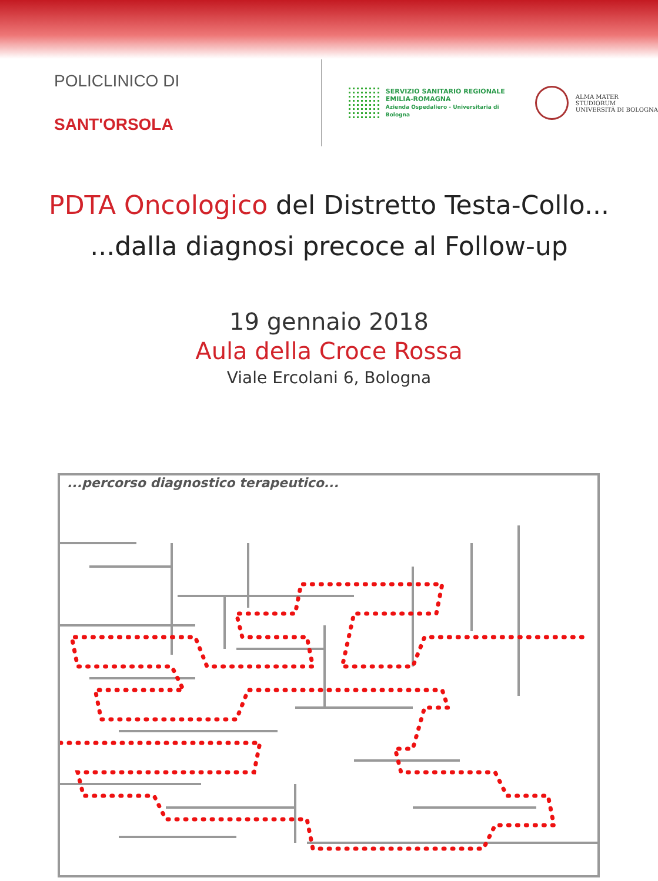POLICLINICO DI SANT'ORSOLA
SERVIZIO SANITARIO REGIONALE
EMILIA-ROMAGNA
Azienda Ospedaliero - Universitaria di Bologna
ALMA MATER STUDIORUM
UNIVERSITÀ DI BOLOGNA
PDTA Oncologico del Distretto Testa-Collo...
...dalla diagnosi precoce al Follow-up
19 gennaio 2018
Aula della Croce Rossa
Viale Ercolani 6, Bologna
...percorso diagnostico terapeutico...